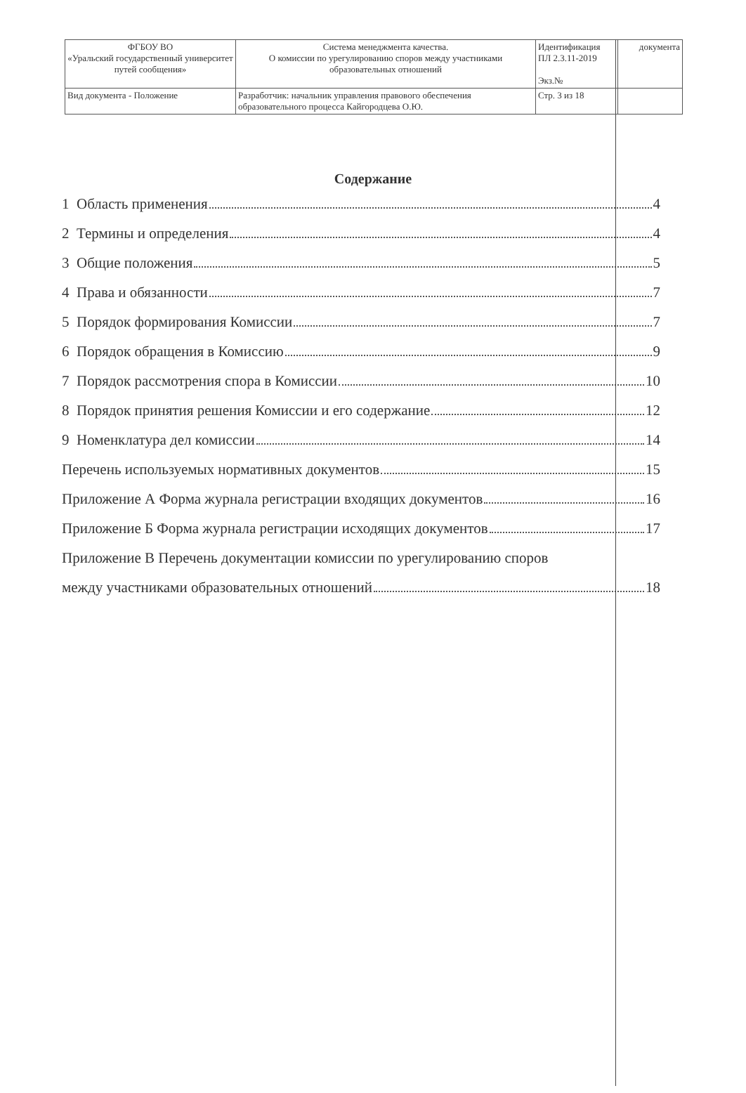| ФГБОУ ВО «Уральский государственный университет путей сообщения» | Система менеджмента качества. О комиссии по урегулированию споров между участниками образовательных отношений | Идентификация ПЛ 2.3.11-2019 Экз.№ | документа |
| Вид документа - Положение | Разработчик: начальник управления правового обеспечения образовательного процесса Кайгородцева О.Ю. | Стр. 3 из 18 | |
Содержание
1 Область применения 4
2 Термины и определения 4
3 Общие положения 5
4 Права и обязанности 7
5 Порядок формирования Комиссии 7
6 Порядок обращения в Комиссию 9
7 Порядок рассмотрения спора в Комиссии 10
8 Порядок принятия решения Комиссии и его содержание 12
9 Номенклатура дел комиссии 14
Перечень используемых нормативных документов 15
Приложение А Форма журнала регистрации входящих документов 16
Приложение Б Форма журнала регистрации исходящих документов 17
Приложение В Перечень документации комиссии по урегулированию споров
между участниками образовательных отношений 18